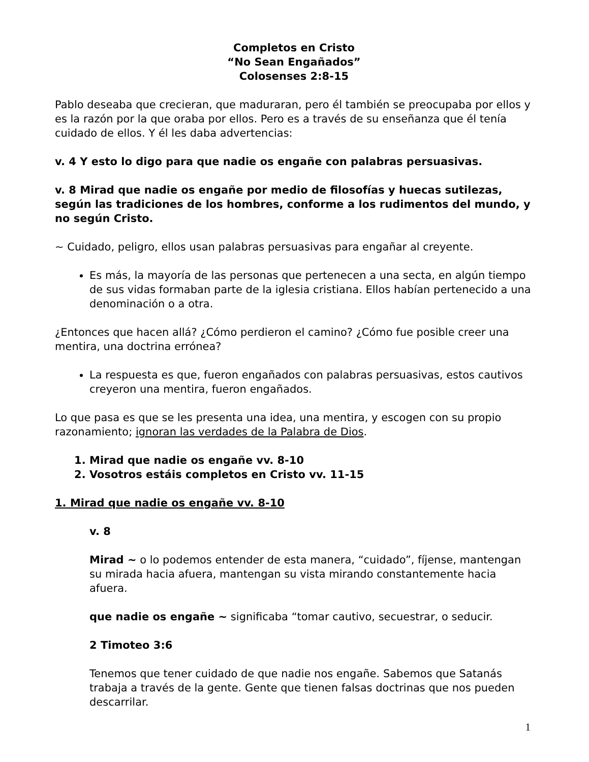Completos en Cristo
“No Sean Engañados”
Colosenses 2:8-15
Pablo deseaba que crecieran, que maduraran, pero él también se preocupaba por ellos y es la razón por la que oraba por ellos. Pero es a través de su enseñanza que él tenía cuidado de ellos. Y él les daba advertencias:
v. 4 Y esto lo digo para que nadie os engañe con palabras persuasivas.
v. 8 Mirad que nadie os engañe por medio de filosofías y huecas sutilezas, según las tradiciones de los hombres, conforme a los rudimentos del mundo, y no según Cristo.
~ Cuidado, peligro, ellos usan palabras persuasivas para engañar al creyente.
Es más, la mayoría de las personas que pertenecen a una secta, en algún tiempo de sus vidas formaban parte de la iglesia cristiana. Ellos habían pertenecido a una denominación o a otra.
¿Entonces que hacen allá? ¿Cómo perdieron el camino? ¿Cómo fue posible creer una mentira, una doctrina errónea?
La respuesta es que, fueron engañados con palabras persuasivas, estos cautivos creyeron una mentira, fueron engañados.
Lo que pasa es que se les presenta una idea, una mentira, y escogen con su propio razonamiento; ignoran las verdades de la Palabra de Dios.
1. Mirad que nadie os engañe vv. 8-10
2. Vosotros estáis completos en Cristo vv. 11-15
1. Mirad que nadie os engañe vv. 8-10
v. 8
Mirad ~ o lo podemos entender de esta manera, “cuidado”, fíjense, mantengan su mirada hacia afuera, mantengan su vista mirando constantemente hacia afuera.
que nadie os engañe ~ significaba “tomar cautivo, secuestrar, o seducir.
2 Timoteo 3:6
Tenemos que tener cuidado de que nadie nos engañe. Sabemos que Satanás trabaja a través de la gente. Gente que tienen falsas doctrinas que nos pueden descarrilar.
1